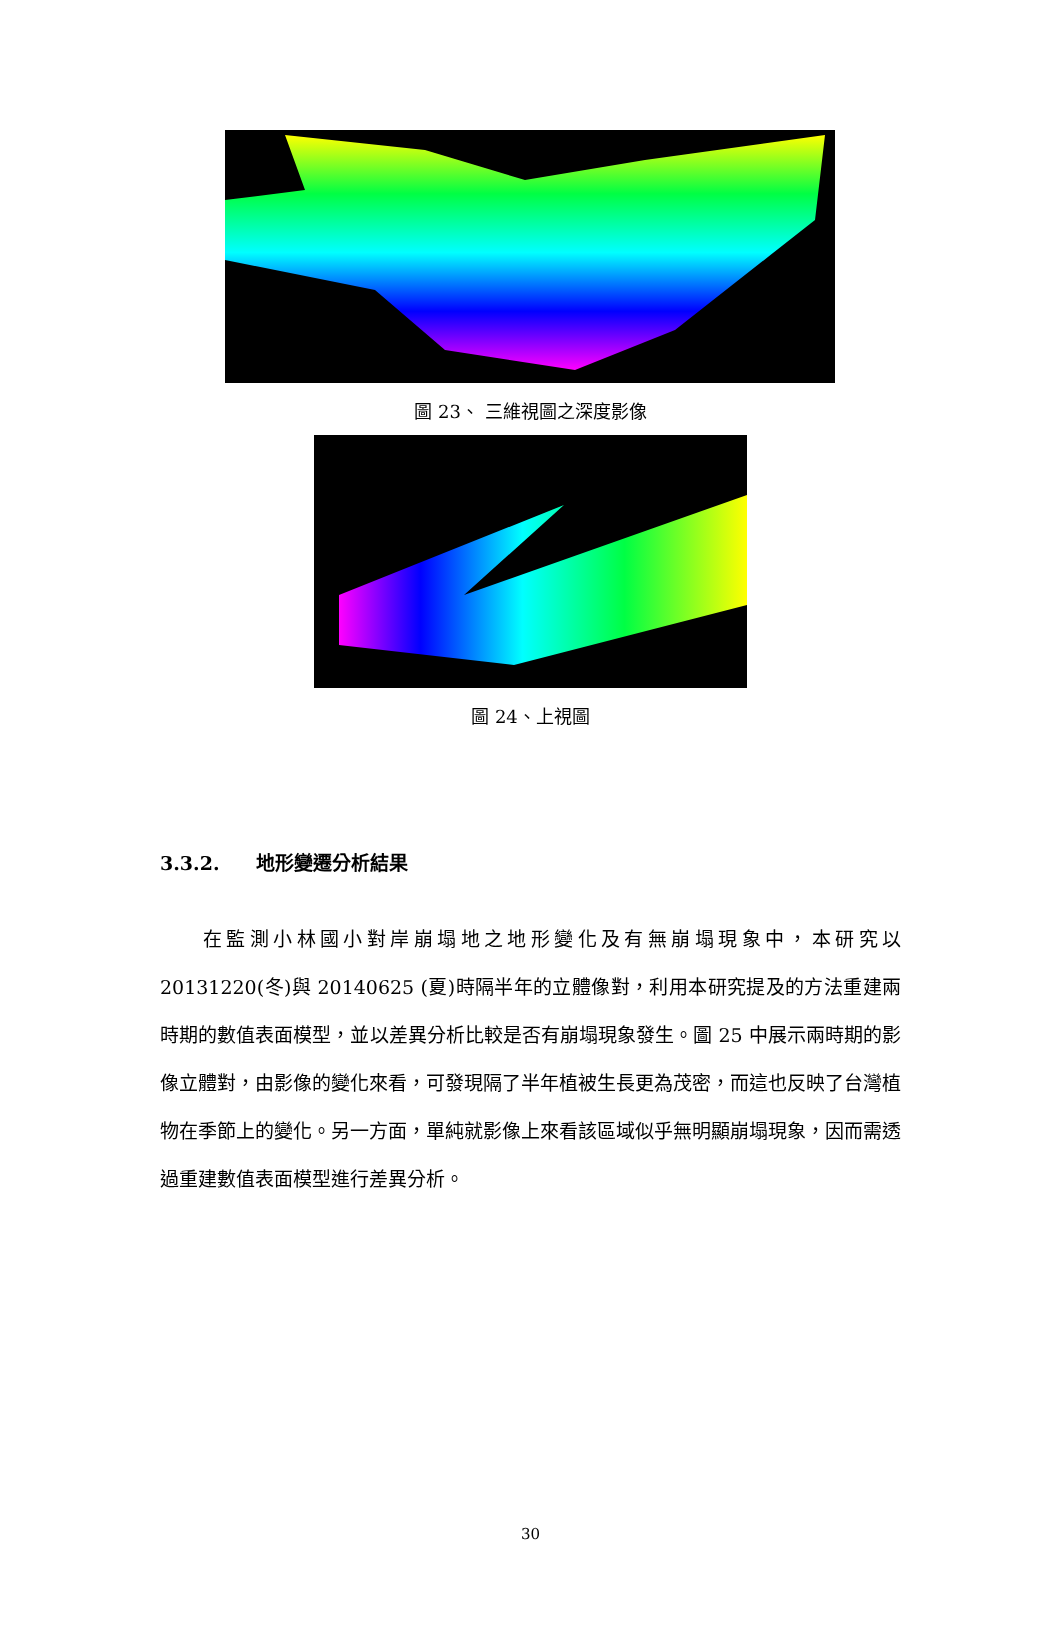圖 23、 三維視圖之深度影像
圖 24、上視圖
3.3.2. 地形變遷分析結果
在監測小林國小對岸崩塌地之地形變化及有無崩塌現象中，本研究以 20131220(冬)與 20140625 (夏)時隔半年的立體像對，利用本研究提及的方法重建兩時期的數值表面模型，並以差異分析比較是否有崩塌現象發生。圖 25 中展示兩時期的影像立體對，由影像的變化來看，可發現隔了半年植被生長更為茂密，而這也反映了台灣植物在季節上的變化。另一方面，單純就影像上來看該區域似乎無明顯崩塌現象，因而需透過重建數值表面模型進行差異分析。
30